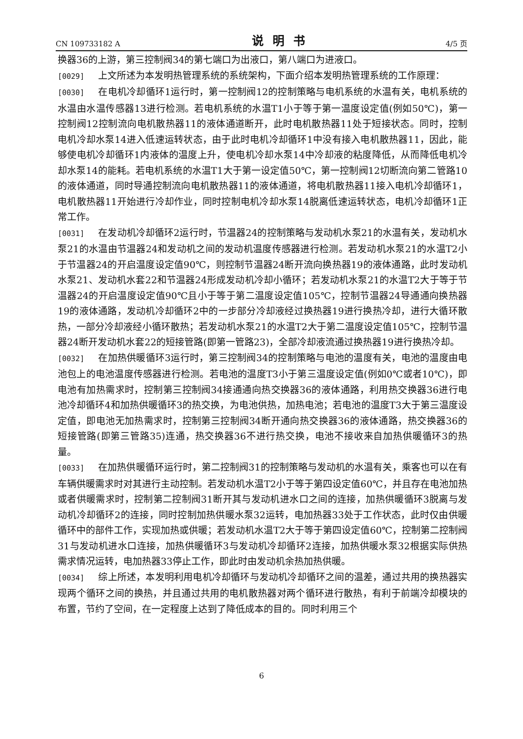CN 109733182 A 说明书 4/5 页
换器36的上游，第三控制阀34的第七端口为出液口，第八端口为进液口。
[0029] 上文所述为本发明热管理系统的系统架构，下面介绍本发明热管理系统的工作原理：
[0030] 在电机冷却循环1运行时，第一控制阀12的控制策略与电机系统的水温有关，电机系统的水温由水温传感器13进行检测。若电机系统的水温T1小于等于第一温度设定值(例如50℃)，第一控制阀12控制流向电机散热器11的液体通道断开，此时电机散热器11处于短接状态。同时，控制电机冷却水泵14进入低速运转状态，由于此时电机冷却循环1中没有接入电机散热器11，因此，能够使电机冷却循环1内液体的温度上升，使电机冷却水泵14中冷却液的粘度降低，从而降低电机冷却水泵14的能耗。若电机系统的水温T1大于第一设定值50℃，第一控制阀12切断流向第二管路10的液体通道，同时导通控制流向电机散热器11的液体通道，将电机散热器11接入电机冷却循环1，电机散热器11开始进行冷却作业，同时控制电机冷却水泵14脱离低速运转状态，电机冷却循环1正常工作。
[0031] 在发动机冷却循环2运行时，节温器24的控制策略与发动机水泵21的水温有关，发动机水泵21的水温由节温器24和发动机之间的发动机温度传感器进行检测。若发动机水泵21的水温T2小于节温器24的开启温度设定值90℃，则控制节温器24断开流向换热器19的液体通路，此时发动机水泵21、发动机水套22和节温器24形成发动机冷却小循环；若发动机水泵21的水温T2大于等于节温器24的开启温度设定值90℃且小于等于第二温度设定值105℃，控制节温器24导通通向换热器19的液体通路，发动机冷却循环2中的一步部分冷却液经过换热器19进行换热冷却，进行大循环散热，一部分冷却液经小循环散热；若发动机水泵21的水温T2大于第二温度设定值105℃，控制节温器24断开发动机水套22的短接管路(即第一管路23)，全部冷却液流通过换热器19进行换热冷却。
[0032] 在加热供暖循环3运行时，第三控制阀34的控制策略与电池的温度有关，电池的温度由电池包上的电池温度传感器进行检测。若电池的温度T3小于第三温度设定值(例如0℃或者10℃)，即电池有加热需求时，控制第三控制阀34接通通向热交换器36的液体通路，利用热交换器36进行电池冷却循环4和加热供暖循环3的热交换，为电池供热，加热电池；若电池的温度T3大于第三温度设定值，即电池无加热需求时，控制第三控制阀34断开通向热交换器36的液体通路，热交换器36的短接管路(即第三管路35)连通，热交换器36不进行热交换，电池不接收来自加热供暖循环3的热量。
[0033] 在加热供暖循环运行时，第二控制阀31的控制策略与发动机的水温有关，乘客也可以在有车辆供暖需求时对其进行主动控制。若发动机水温T2小于等于第四设定值60℃，并且存在电池加热或者供暖需求时，控制第二控制阀31断开其与发动机进水口之间的连接，加热供暖循环3脱离与发动机冷却循环2的连接，同时控制加热供暖水泵32运转，电加热器33处于工作状态，此时仅由供暖循环中的部件工作，实现加热或供暖；若发动机水温T2大于等于第四设定值60℃，控制第二控制阀31与发动机进水口连接，加热供暖循环3与发动机冷却循环2连接，加热供暖水泵32根据实际供热需求情况运转，电加热器33停止工作，即此时由发动机余热加热供暖。
[0034] 综上所述，本发明利用电机冷却循环与发动机冷却循环之间的温差，通过共用的换热器实现两个循环之间的换热，并且通过共用的电机散热器对两个循环进行散热，有利于前端冷却模块的布置，节约了空间，在一定程度上达到了降低成本的目的。同时利用三个
6